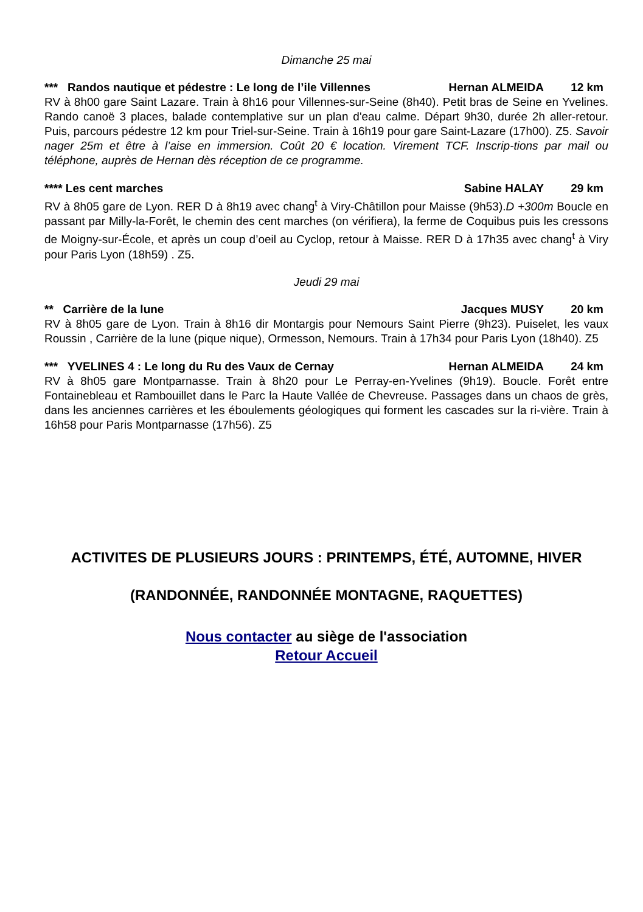Dimanche 25 mai
*** Randos nautique et pédestre : Le long de l’ile Villennes Hernan ALMEIDA 12 km
RV à 8h00 gare Saint Lazare. Train à 8h16 pour Villennes-sur-Seine (8h40). Petit bras de Seine en Yvelines. Rando canoë 3 places, balade contemplative sur un plan d'eau calme. Départ 9h30, durée 2h aller-retour. Puis, parcours pédestre 12 km pour Triel-sur-Seine. Train à 16h19 pour gare Saint-Lazare (17h00). Z5. Savoir nager 25m et être à l’aise en immersion. Coût 20 € location. Virement TCF. Inscrip-tions par mail ou téléphone, auprès de Hernan dès réception de ce programme.
**** Les cent marches Sabine HALAY 29 km
RV à 8h05 gare de Lyon. RER D à 8h19 avec chang<sup>t</sup> à Viry-Châtillon pour Maisse (9h53).D +300m Boucle en passant par Milly-la-Forêt, le chemin des cent marches (on vérifiera), la ferme de Coquibus puis les cressons de Moigny-sur-École, et après un coup d’oeil au Cyclop, retour à Maisse. RER D à 17h35 avec chang<sup>t</sup> à Viry pour Paris Lyon (18h59) . Z5.
Jeudi 29 mai
** Carrière de la lune Jacques MUSY 20 km
RV à 8h05 gare de Lyon. Train à 8h16 dir Montargis pour Nemours Saint Pierre (9h23). Puiselet, les vaux Roussin , Carrière de la lune (pique nique), Ormesson, Nemours. Train à 17h34 pour Paris Lyon (18h40). Z5
*** YVELINES 4 : Le long du Ru des Vaux de Cernay Hernan ALMEIDA 24 km
RV à 8h05 gare Montparnasse. Train à 8h20 pour Le Perray-en-Yvelines (9h19). Boucle. Forêt entre Fontainebleau et Rambouillet dans le Parc la Haute Vallée de Chevreuse. Passages dans un chaos de grès, dans les anciennes carrières et les éboulements géologiques qui forment les cascades sur la ri-vière. Train à 16h58 pour Paris Montparnasse (17h56). Z5
ACTIVITES DE PLUSIEURS JOURS : PRINTEMPS, ÉTÉ, AUTOMNE, HIVER
(RANDONNÉE, RANDONNÉE MONTAGNE, RAQUETTES)
Nous contacter au siège de l'association
Retour Accueil